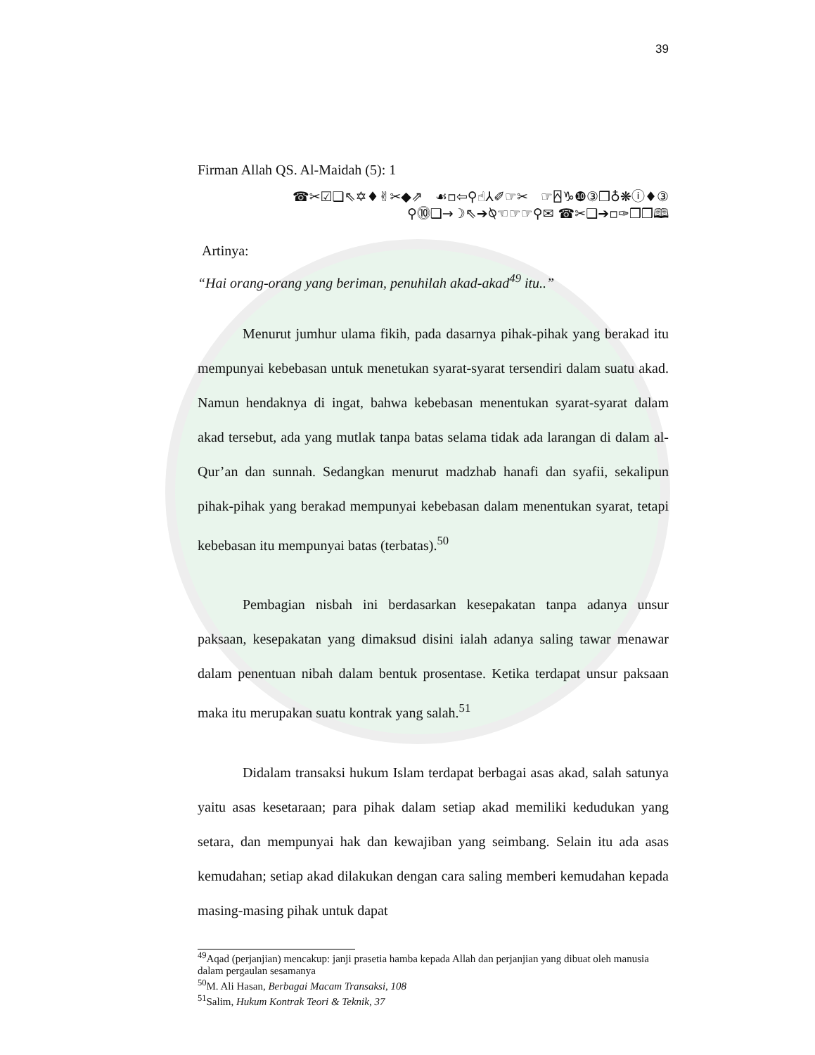39
Firman Allah QS. Al-Maidah (5): 1
☎✂☑❑⇖✡♦✌✂◆⇗ ☙▫⇦⚲☝⅄✐☞✂ ☞⍓♑❿③❒♁❋ⓘ♦③
⚲⓾❑→☽⇖➔⍉☜☞☞⚲✉ ☎✂❑➔▫✑❒❒🕮
Artinya:
“Hai orang-orang yang beriman, penuhilah akad-akad<sup>49</sup> itu..”
Menurut jumhur ulama fikih, pada dasarnya pihak-pihak yang berakad itu mempunyai kebebasan untuk menetukan syarat-syarat tersendiri dalam suatu akad. Namun hendaknya di ingat, bahwa kebebasan menentukan syarat-syarat dalam akad tersebut, ada yang mutlak tanpa batas selama tidak ada larangan di dalam al-Qur’an dan sunnah. Sedangkan menurut madzhab hanafi dan syafii, sekalipun pihak-pihak yang berakad mempunyai kebebasan dalam menentukan syarat, tetapi kebebasan itu mempunyai batas (terbatas).<sup>50</sup>
Pembagian nisbah ini berdasarkan kesepakatan tanpa adanya unsur paksaan, kesepakatan yang dimaksud disini ialah adanya saling tawar menawar dalam penentuan nibah dalam bentuk prosentase. Ketika terdapat unsur paksaan maka itu merupakan suatu kontrak yang salah.<sup>51</sup>
Didalam transaksi hukum Islam terdapat berbagai asas akad, salah satunya yaitu asas kesetaraan; para pihak dalam setiap akad memiliki kedudukan yang setara, dan mempunyai hak dan kewajiban yang seimbang. Selain itu ada asas kemudahan; setiap akad dilakukan dengan cara saling memberi kemudahan kepada masing-masing pihak untuk dapat
<sup>49</sup> Aqad (perjanjian) mencakup: janji prasetia hamba kepada Allah dan perjanjian yang dibuat oleh manusia dalam pergaulan sesamanya
<sup>50</sup> M. Ali Hasan, Berbagai Macam Transaksi, 108
<sup>51</sup> Salim, Hukum Kontrak Teori & Teknik, 37